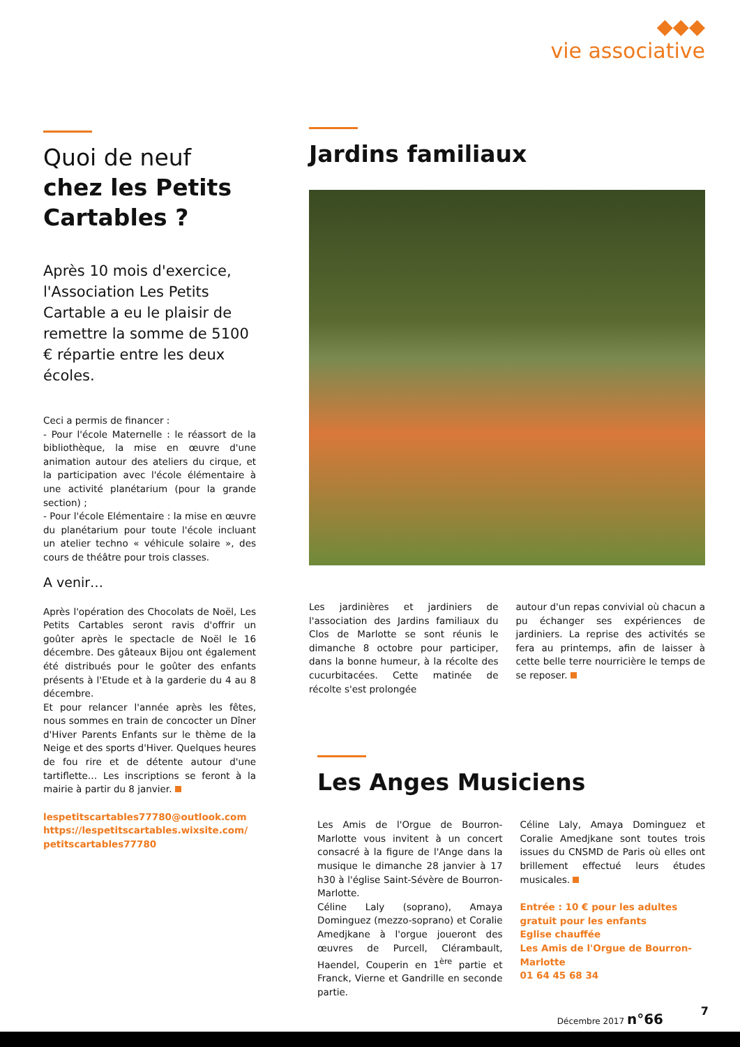◆◆◆
vie associative
Quoi de neuf
chez les Petits Cartables ?
Après 10 mois d'exercice, l'Association Les Petits Cartable a eu le plaisir de remettre la somme de 5100 € répartie entre les deux écoles.
Ceci a permis de financer :
- Pour l'école Maternelle : le réassort de la bibliothèque, la mise en œuvre d'une animation autour des ateliers du cirque, et la participation avec l'école élémentaire à une activité planétarium (pour la grande section) ;
- Pour l'école Elémentaire : la mise en œuvre du planétarium pour toute l'école incluant un atelier techno « véhicule solaire », des cours de théâtre pour trois classes.
A venir…
Après l'opération des Chocolats de Noël, Les Petits Cartables seront ravis d'offrir un goûter après le spectacle de Noël le 16 décembre. Des gâteaux Bijou ont également été distribués pour le goûter des enfants présents à l'Etude et à la garderie du 4 au 8 décembre.
Et pour relancer l'année après les fêtes, nous sommes en train de concocter un Dîner d'Hiver Parents Enfants sur le thème de la Neige et des sports d'Hiver. Quelques heures de fou rire et de détente autour d'une tartiflette… Les inscriptions se feront à la mairie à partir du 8 janvier.
lespetitscartables77780@outlook.com
https://lespetitscartables.wixsite.com/ petitscartables77780
Jardins familiaux
Les jardinières et jardiniers de l'association des Jardins familiaux du Clos de Marlotte se sont réunis le dimanche 8 octobre pour participer, dans la bonne humeur, à la récolte des cucurbitacées. Cette matinée de récolte s'est prolongée
autour d'un repas convivial où chacun a pu échanger ses expériences de jardiniers. La reprise des activités se fera au printemps, afin de laisser à cette belle terre nourricière le temps de se reposer.
Les Anges Musiciens
Les Amis de l'Orgue de Bourron-Marlotte vous invitent à un concert consacré à la figure de l'Ange dans la musique le dimanche 28 janvier à 17 h30 à l'église Saint-Sévère de Bourron-Marlotte.
Céline Laly (soprano), Amaya Dominguez (mezzo-soprano) et Coralie Amedjkane à l'orgue joueront des œuvres de Purcell, Clérambault, Haendel, Couperin en 1<sup>ère</sup> partie et Franck, Vierne et Gandrille en seconde partie.
Céline Laly, Amaya Dominguez et Coralie Amedjkane sont toutes trois issues du CNSMD de Paris où elles ont brillement effectué leurs études musicales.
Entrée : 10 € pour les adultes
gratuit pour les enfants
Eglise chauffée
Les Amis de l'Orgue de Bourron-Marlotte
01 64 45 68 34
Décembre 2017 n°66
7